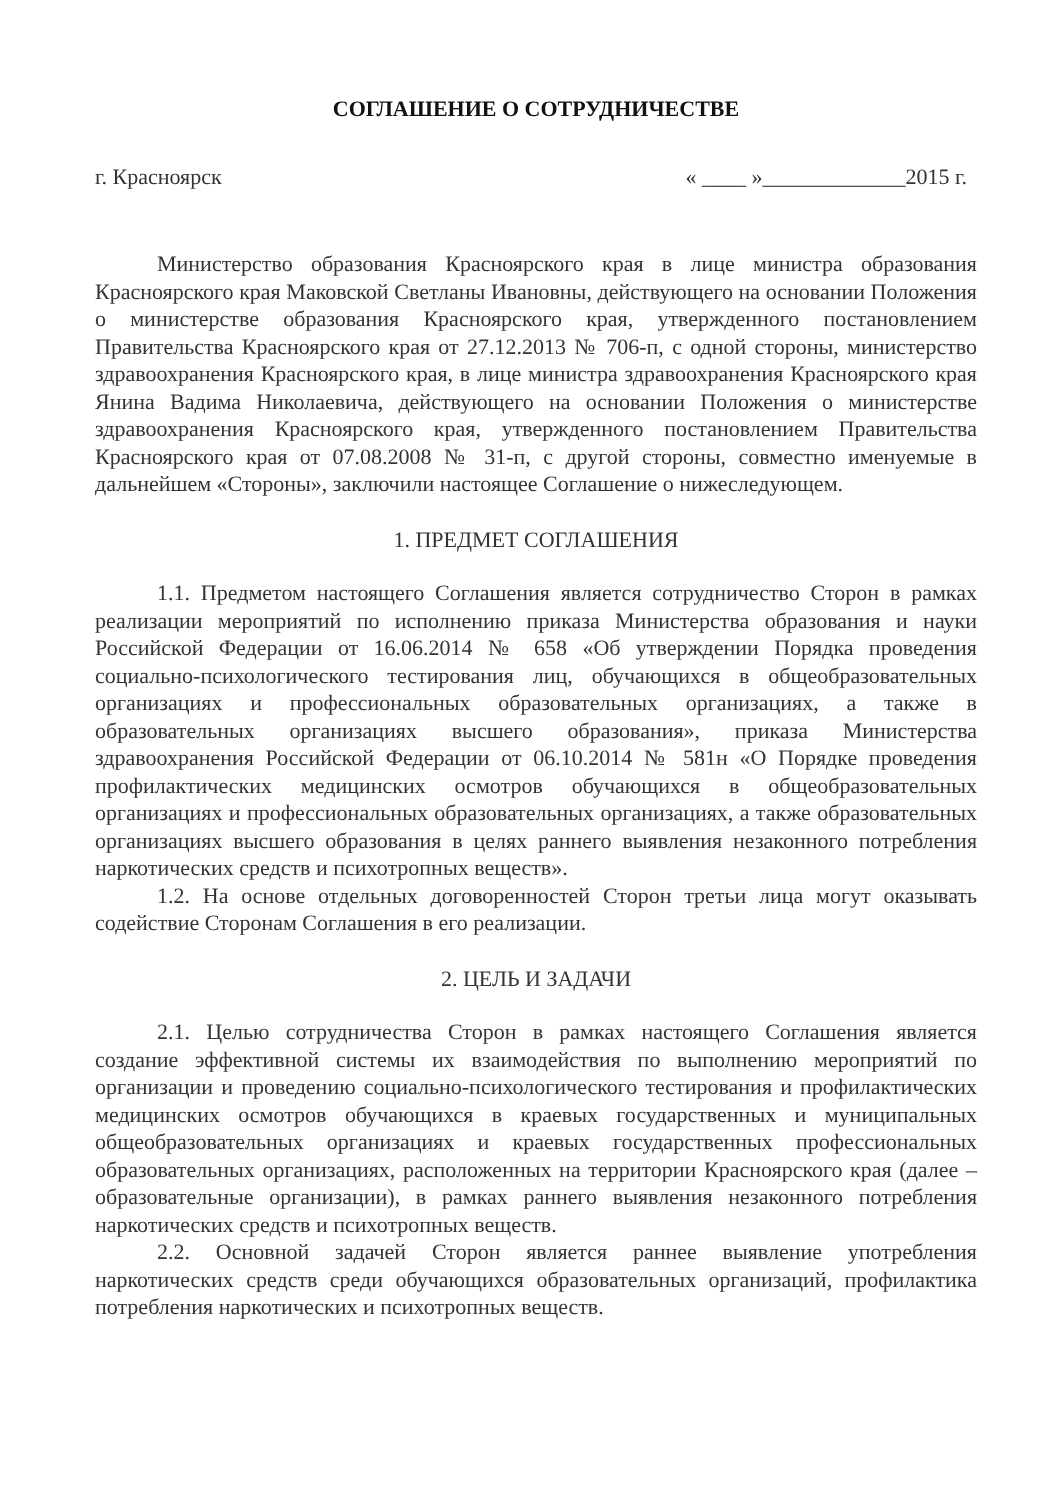СОГЛАШЕНИЕ О СОТРУДНИЧЕСТВЕ
г. Красноярск « ____ »_____________2015 г.
Министерство образования Красноярского края в лице министра образования Красноярского края Маковской Светланы Ивановны, действующего на основании Положения о министерстве образования Красноярского края, утвержденного постановлением Правительства Красноярского края от 27.12.2013 № 706-п, с одной стороны, министерство здравоохранения Красноярского края, в лице министра здравоохранения Красноярского края Янина Вадима Николаевича, действующего на основании Положения о министерстве здравоохранения Красноярского края, утвержденного постановлением Правительства Красноярского края от 07.08.2008 № 31-п, с другой стороны, совместно именуемые в дальнейшем «Стороны», заключили настоящее Соглашение о нижеследующем.
1. ПРЕДМЕТ СОГЛАШЕНИЯ
1.1. Предметом настоящего Соглашения является сотрудничество Сторон в рамках реализации мероприятий по исполнению приказа Министерства образования и науки Российской Федерации от 16.06.2014 № 658 «Об утверждении Порядка проведения социально-психологического тестирования лиц, обучающихся в общеобразовательных организациях и профессиональных образовательных организациях, а также в образовательных организациях высшего образования», приказа Министерства здравоохранения Российской Федерации от 06.10.2014 № 581н «О Порядке проведения профилактических медицинских осмотров обучающихся в общеобразовательных организациях и профессиональных образовательных организациях, а также образовательных организациях высшего образования в целях раннего выявления незаконного потребления наркотических средств и психотропных веществ».
1.2. На основе отдельных договоренностей Сторон третьи лица могут оказывать содействие Сторонам Соглашения в его реализации.
2. ЦЕЛЬ И ЗАДАЧИ
2.1. Целью сотрудничества Сторон в рамках настоящего Соглашения является создание эффективной системы их взаимодействия по выполнению мероприятий по организации и проведению социально-психологического тестирования и профилактических медицинских осмотров обучающихся в краевых государственных и муниципальных общеобразовательных организациях и краевых государственных профессиональных образовательных организациях, расположенных на территории Красноярского края (далее – образовательные организации), в рамках раннего выявления незаконного потребления наркотических средств и психотропных веществ.
2.2. Основной задачей Сторон является раннее выявление употребления наркотических средств среди обучающихся образовательных организаций, профилактика потребления наркотических и психотропных веществ.